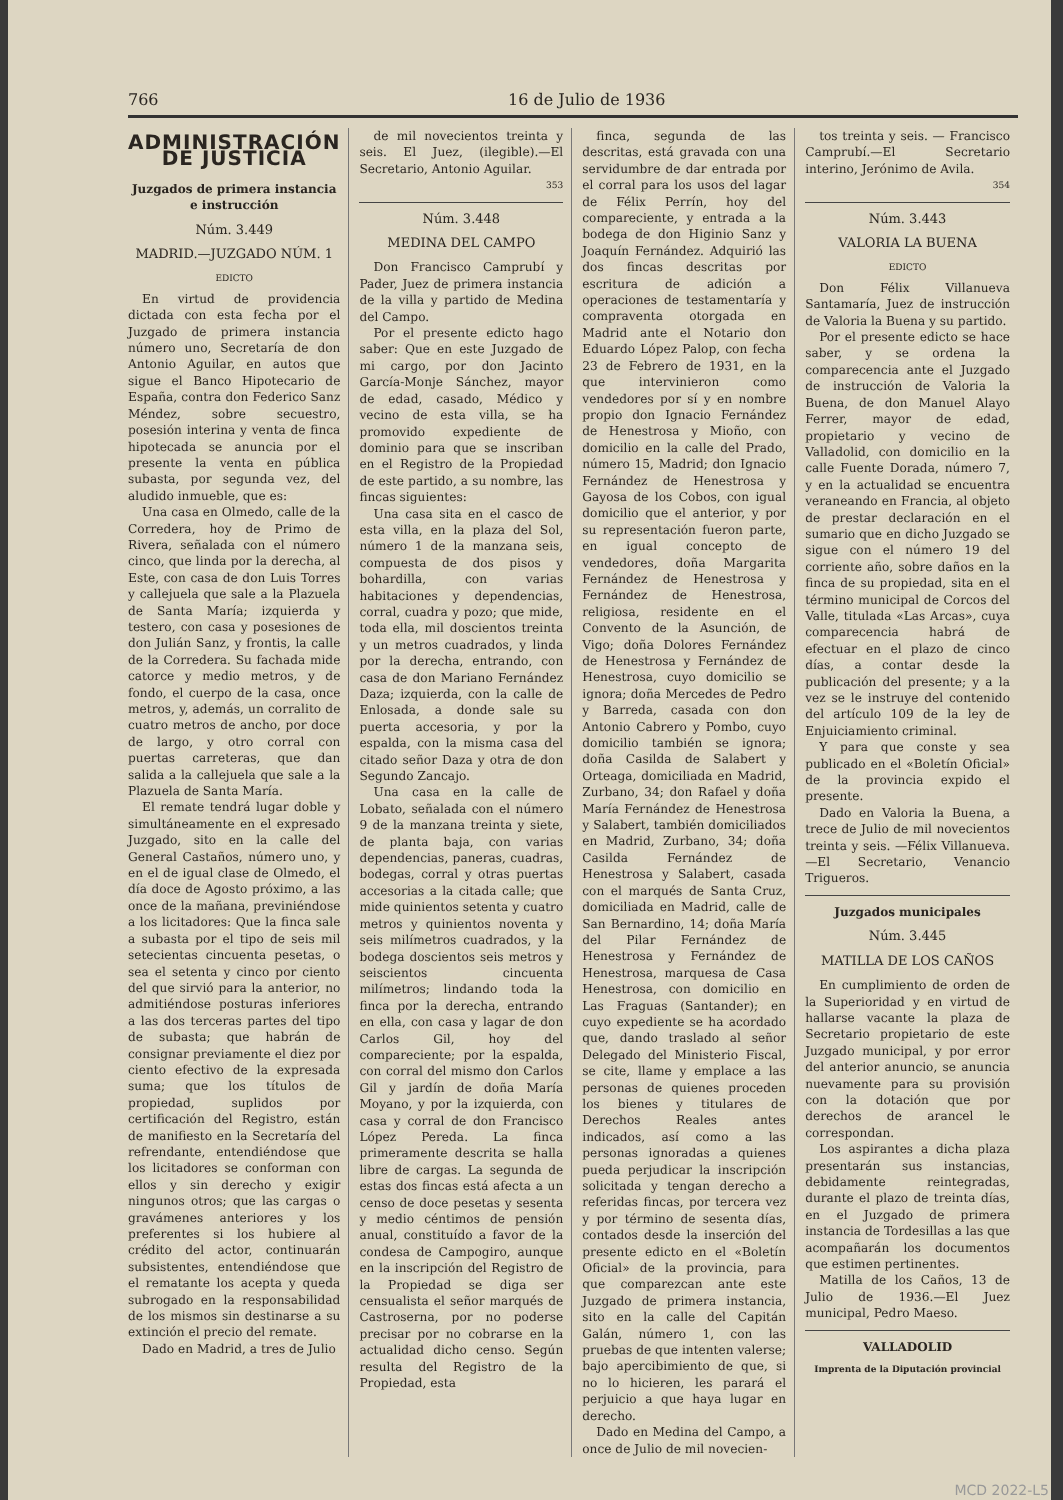766 16 de Julio de 1936
ADMINISTRACIÓN DE JUSTICIA
Juzgados de primera instancia e instrucción
Núm. 3.449
MADRID.—JUZGADO NÚM. 1
EDICTO
En virtud de providencia dictada con esta fecha por el Juzgado de primera instancia número uno, Secretaría de don Antonio Aguilar, en autos que sigue el Banco Hipotecario de España, contra don Federico Sanz Méndez, sobre secuestro, posesión interina y venta de finca hipotecada se anuncia por el presente la venta en pública subasta, por segunda vez, del aludido inmueble, que es:
Una casa en Olmedo, calle de la Corredera, hoy de Primo de Rivera, señalada con el número cinco, que linda por la derecha, al Este, con casa de don Luis Torres y callejuela que sale a la Plazuela de Santa María; izquierda y testero, con casa y posesiones de don Julián Sanz, y frontis, la calle de la Corredera. Su fachada mide catorce y medio metros, y de fondo, el cuerpo de la casa, once metros, y, además, un corralito de cuatro metros de ancho, por doce de largo, y otro corral con puertas carreteras, que dan salida a la callejuela que sale a la Plazuela de Santa María.
El remate tendrá lugar doble y simultáneamente en el expresado Juzgado, sito en la calle del General Castaños, número uno, y en el de igual clase de Olmedo, el día doce de Agosto próximo, a las once de la mañana, previniéndose a los licitadores: Que la finca sale a subasta por el tipo de seis mil setecientas cincuenta pesetas, o sea el setenta y cinco por ciento del que sirvió para la anterior, no admitiéndose posturas inferiores a las dos terceras partes del tipo de subasta; que habrán de consignar previamente el diez por ciento efectivo de la expresada suma; que los títulos de propiedad, suplidos por certificación del Registro, están de manifiesto en la Secretaría del refrendante, entendiéndose que los licitadores se conforman con ellos y sin derecho y exigir ningunos otros; que las cargas o gravámenes anteriores y los preferentes si los hubiere al crédito del actor, continuarán subsistentes, entendiéndose que el rematante los acepta y queda subrogado en la responsabilidad de los mismos sin destinarse a su extinción el precio del remate.
Dado en Madrid, a tres de Julio
de mil novecientos treinta y seis. El Juez, (ilegible).—El Secretario, Antonio Aguilar.
353
Núm. 3.448
MEDINA DEL CAMPO
Don Francisco Camprubí y Pader, Juez de primera instancia de la villa y partido de Medina del Campo.
Por el presente edicto hago saber: Que en este Juzgado de mi cargo, por don Jacinto García-Monje Sánchez, mayor de edad, casado, Médico y vecino de esta villa, se ha promovido expediente de dominio para que se inscriban en el Registro de la Propiedad de este partido, a su nombre, las fincas siguientes:
Una casa sita en el casco de esta villa, en la plaza del Sol, número 1 de la manzana seis, compuesta de dos pisos y bohardilla, con varias habitaciones y dependencias, corral, cuadra y pozo; que mide, toda ella, mil doscientos treinta y un metros cuadrados, y linda por la derecha, entrando, con casa de don Mariano Fernández Daza; izquierda, con la calle de Enlosada, a donde sale su puerta accesoria, y por la espalda, con la misma casa del citado señor Daza y otra de don Segundo Zancajo.
Una casa en la calle de Lobato, señalada con el número 9 de la manzana treinta y siete, de planta baja, con varias dependencias, paneras, cuadras, bodegas, corral y otras puertas accesorias a la citada calle; que mide quinientos setenta y cuatro metros y quinientos noventa y seis milímetros cuadrados, y la bodega doscientos seis metros y seiscientos cincuenta milímetros; lindando toda la finca por la derecha, entrando en ella, con casa y lagar de don Carlos Gil, hoy del compareciente; por la espalda, con corral del mismo don Carlos Gil y jardín de doña María Moyano, y por la izquierda, con casa y corral de don Francisco López Pereda. La finca primeramente descrita se halla libre de cargas. La segunda de estas dos fincas está afecta a un censo de doce pesetas y sesenta y medio céntimos de pensión anual, constituído a favor de la condesa de Campogiro, aunque en la inscripción del Registro de la Propiedad se diga ser censualista el señor marqués de Castroserna, por no poderse precisar por no cobrarse en la actualidad dicho censo. Según resulta del Registro de la Propiedad, esta
finca, segunda de las descritas, está gravada con una servidumbre de dar entrada por el corral para los usos del lagar de Félix Perrín, hoy del compareciente, y entrada a la bodega de don Higinio Sanz y Joaquín Fernández. Adquirió las dos fincas descritas por escritura de adición a operaciones de testamentaría y compraventa otorgada en Madrid ante el Notario don Eduardo López Palop, con fecha 23 de Febrero de 1931, en la que intervinieron como vendedores por sí y en nombre propio don Ignacio Fernández de Henestrosa y Mioño, con domicilio en la calle del Prado, número 15, Madrid; don Ignacio Fernández de Henestrosa y Gayosa de los Cobos, con igual domicilio que el anterior, y por su representación fueron parte, en igual concepto de vendedores, doña Margarita Fernández de Henestrosa y Fernández de Henestrosa, religiosa, residente en el Convento de la Asunción, de Vigo; doña Dolores Fernández de Henestrosa y Fernández de Henestrosa, cuyo domicilio se ignora; doña Mercedes de Pedro y Barreda, casada con don Antonio Cabrero y Pombo, cuyo domicilio también se ignora; doña Casilda de Salabert y Orteaga, domiciliada en Madrid, Zurbano, 34; don Rafael y doña María Fernández de Henestrosa y Salabert, también domiciliados en Madrid, Zurbano, 34; doña Casilda Fernández de Henestrosa y Salabert, casada con el marqués de Santa Cruz, domiciliada en Madrid, calle de San Bernardino, 14; doña María del Pilar Fernández de Henestrosa y Fernández de Henestrosa, marquesa de Casa Henestrosa, con domicilio en Las Fraguas (Santander); en cuyo expediente se ha acordado que, dando traslado al señor Delegado del Ministerio Fiscal, se cite, llame y emplace a las personas de quienes proceden los bienes y titulares de Derechos Reales antes indicados, así como a las personas ignoradas a quienes pueda perjudicar la inscripción solicitada y tengan derecho a referidas fincas, por tercera vez y por término de sesenta días, contados desde la inserción del presente edicto en el «Boletín Oficial» de la provincia, para que comparezcan ante este Juzgado de primera instancia, sito en la calle del Capitán Galán, número 1, con las pruebas de que intenten valerse; bajo apercibimiento de que, si no lo hicieren, les parará el perjuicio a que haya lugar en derecho.
Dado en Medina del Campo, a once de Julio de mil novecien-
tos treinta y seis. — Francisco Camprubí.—El Secretario interino, Jerónimo de Avila.
354
Núm. 3.443
VALORIA LA BUENA
EDICTO
Don Félix Villanueva Santamaría, Juez de instrucción de Valoria la Buena y su partido.
Por el presente edicto se hace saber, y se ordena la comparecencia ante el Juzgado de instrucción de Valoria la Buena, de don Manuel Alayo Ferrer, mayor de edad, propietario y vecino de Valladolid, con domicilio en la calle Fuente Dorada, número 7, y en la actualidad se encuentra veraneando en Francia, al objeto de prestar declaración en el sumario que en dicho Juzgado se sigue con el número 19 del corriente año, sobre daños en la finca de su propiedad, sita en el término municipal de Corcos del Valle, titulada «Las Arcas», cuya comparecencia habrá de efectuar en el plazo de cinco días, a contar desde la publicación del presente; y a la vez se le instruye del contenido del artículo 109 de la ley de Enjuiciamiento criminal.
Y para que conste y sea publicado en el «Boletín Oficial» de la provincia expido el presente.
Dado en Valoria la Buena, a trece de Julio de mil novecientos treinta y seis. —Félix Villanueva.—El Secretario, Venancio Trigueros.
Juzgados municipales
Núm. 3.445
MATILLA DE LOS CAÑOS
En cumplimiento de orden de la Superioridad y en virtud de hallarse vacante la plaza de Secretario propietario de este Juzgado municipal, y por error del anterior anuncio, se anuncia nuevamente para su provisión con la dotación que por derechos de arancel le correspondan.
Los aspirantes a dicha plaza presentarán sus instancias, debidamente reintegradas, durante el plazo de treinta días, en el Juzgado de primera instancia de Tordesillas a las que acompañarán los documentos que estimen pertinentes.
Matilla de los Caños, 13 de Julio de 1936.—El Juez municipal, Pedro Maeso.
VALLADOLID
Imprenta de la Diputación provincial
MCD 2022-L5